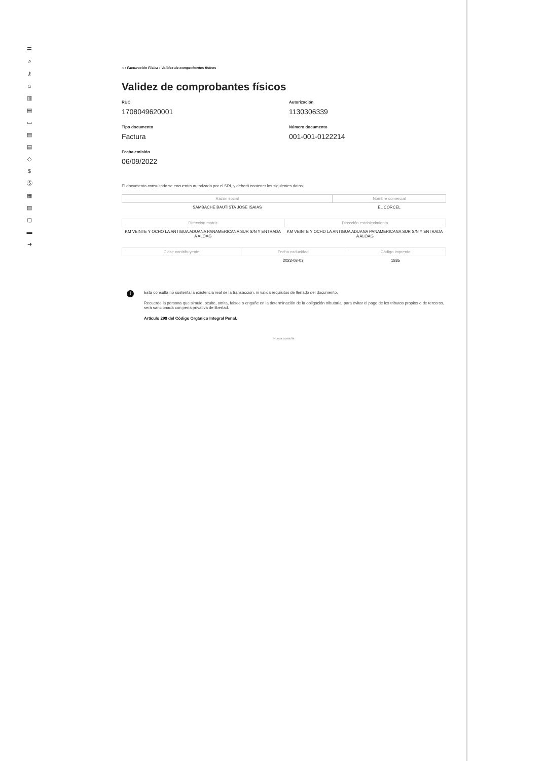☰
⌕
⚷
⌂
▥
▤
▭
▤
▤
◇
$
Ⓢ
▦
▤
▢
▬
➜
⌂ › Facturación Física › Validez de comprobantes físicos
Validez de comprobantes físicos
RUC
1708049620001
Autorización
1130306339
Tipo documento
Factura
Número documento
001-001-0122214
Fecha emisión
06/09/2022
El documento consultado se encuentra autorizado por el SRI, y deberá contener los siguientes datos.
| Razón social | Nombre comercial |
| --- | --- |
| SAMBACHE BAUTISTA JOSE ISAIAS | EL CORCEL |
| Dirección matriz | Dirección establecimiento |
| --- | --- |
| KM VEINTE Y OCHO LA ANTIGUA ADUANA PANAMERICANA SUR S/N Y ENTRADA A ALOAG | KM VEINTE Y OCHO LA ANTIGUA ADUANA PANAMERICANA SUR S/N Y ENTRADA A ALOAG |
| Clase contribuyente | Fecha caducidad | Código imprenta |
| --- | --- | --- |
| | 2023-08-03 | 1885 |
i
Esta consulta no sustenta la existencia real de la transacción, ni valida requisitos de llenado del documento.
Recuerde la persona que simule, oculte, omita, falsee o engañe en la determinación de la obligación tributaria, para evitar el pago de los tributos propios o de terceros, será sancionada con pena privativa de libertad.
Artículo 298 del Código Orgánico Integral Penal.
Nueva consulta